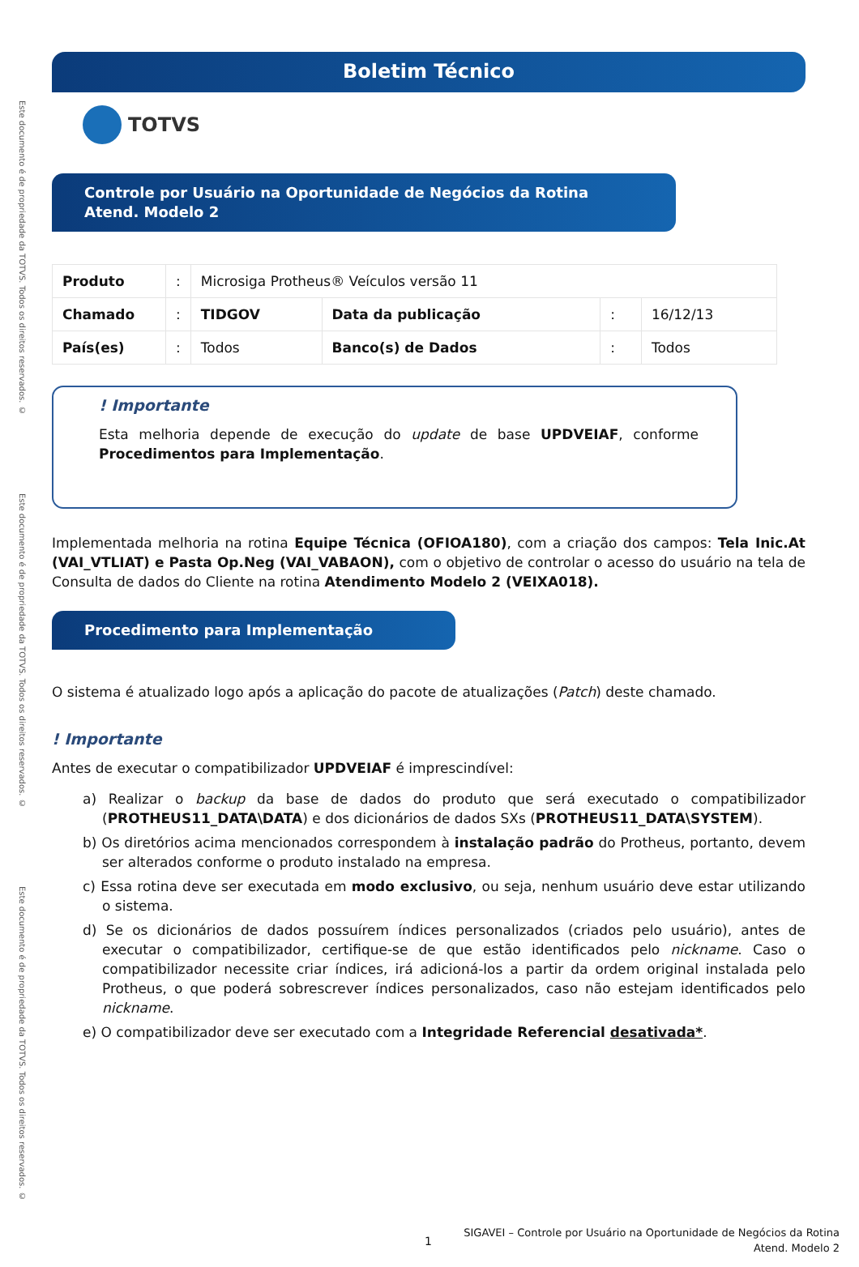Este documento é de propriedade da TOTVS. Todos os direitos reservados. ©
Este documento é de propriedade da TOTVS. Todos os direitos reservados. ©
Este documento é de propriedade da TOTVS. Todos os direitos reservados. ©
Boletim Técnico
TOTVS
Controle por Usuário na Oportunidade de Negócios da Rotina Atend. Modelo 2
| Produto | : | Microsiga Protheus® Veículos versão 11 | | | |
| Chamado | : | TIDGOV | Data da publicação | : | 16/12/13 |
| País(es) | : | Todos | Banco(s) de Dados | : | Todos |
! Importante
Esta melhoria depende de execução do update de base UPDVEIAF, conforme Procedimentos para Implementação.
Implementada melhoria na rotina Equipe Técnica (OFIOA180), com a criação dos campos: Tela Inic.At (VAI_VTLIAT) e Pasta Op.Neg (VAI_VABAON), com o objetivo de controlar o acesso do usuário na tela de Consulta de dados do Cliente na rotina Atendimento Modelo 2 (VEIXA018).
Procedimento para Implementação
O sistema é atualizado logo após a aplicação do pacote de atualizações (Patch) deste chamado.
! Importante
Antes de executar o compatibilizador UPDVEIAF é imprescindível:
a) Realizar o backup da base de dados do produto que será executado o compatibilizador (PROTHEUS11_DATA\DATA) e dos dicionários de dados SXs (PROTHEUS11_DATA\SYSTEM).
b) Os diretórios acima mencionados correspondem à instalação padrão do Protheus, portanto, devem ser alterados conforme o produto instalado na empresa.
c) Essa rotina deve ser executada em modo exclusivo, ou seja, nenhum usuário deve estar utilizando o sistema.
d) Se os dicionários de dados possuírem índices personalizados (criados pelo usuário), antes de executar o compatibilizador, certifique-se de que estão identificados pelo nickname. Caso o compatibilizador necessite criar índices, irá adicioná-los a partir da ordem original instalada pelo Protheus, o que poderá sobrescrever índices personalizados, caso não estejam identificados pelo nickname.
e) O compatibilizador deve ser executado com a Integridade Referencial desativada*.
1
SIGAVEI – Controle por Usuário na Oportunidade de Negócios da Rotina
Atend. Modelo 2